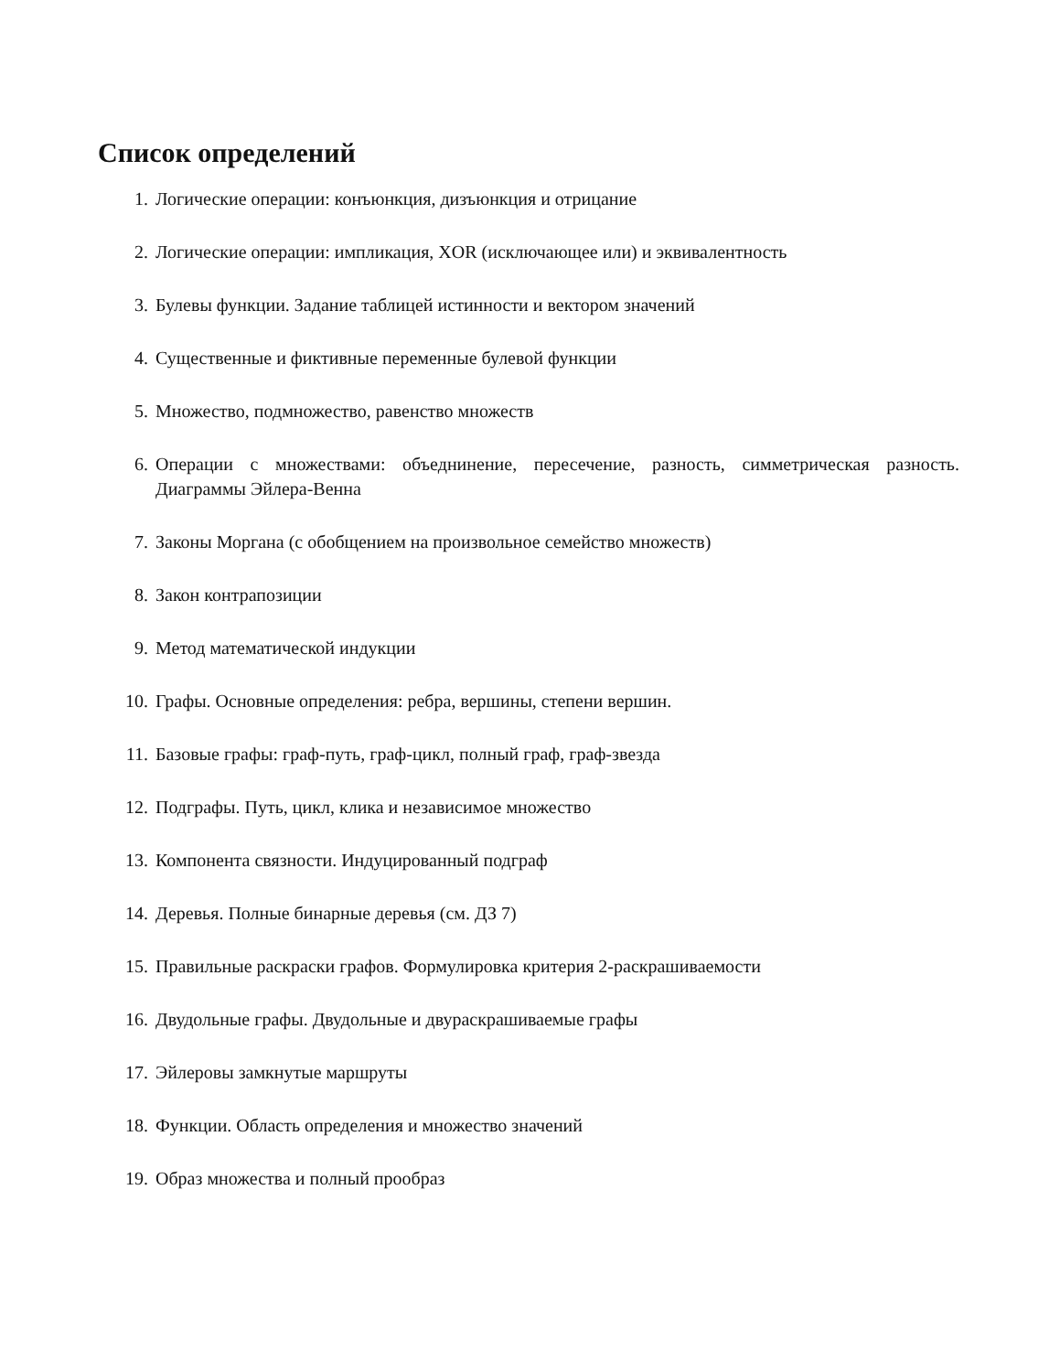Список определений
1. Логические операции: конъюнкция, дизъюнкция и отрицание
2. Логические операции: импликация, XOR (исключающее или) и эквивалентность
3. Булевы функции. Задание таблицей истинности и вектором значений
4. Существенные и фиктивные переменные булевой функции
5. Множество, подмножество, равенство множеств
6. Операции с множествами: объеднинение, пересечение, разность, симметрическая разность. Диаграммы Эйлера-Венна
7. Законы Моргана (с обобщением на произвольное семейство множеств)
8. Закон контрапозиции
9. Метод математической индукции
10. Графы. Основные определения: ребра, вершины, степени вершин.
11. Базовые графы: граф-путь, граф-цикл, полный граф, граф-звезда
12. Подграфы. Путь, цикл, клика и независимое множество
13. Компонента связности. Индуцированный подграф
14. Деревья. Полные бинарные деревья (см. ДЗ 7)
15. Правильные раскраски графов. Формулировка критерия 2-раскрашиваемости
16. Двудольные графы. Двудольные и двураскрашиваемые графы
17. Эйлеровы замкнутые маршруты
18. Функции. Область определения и множество значений
19. Образ множества и полный прообраз